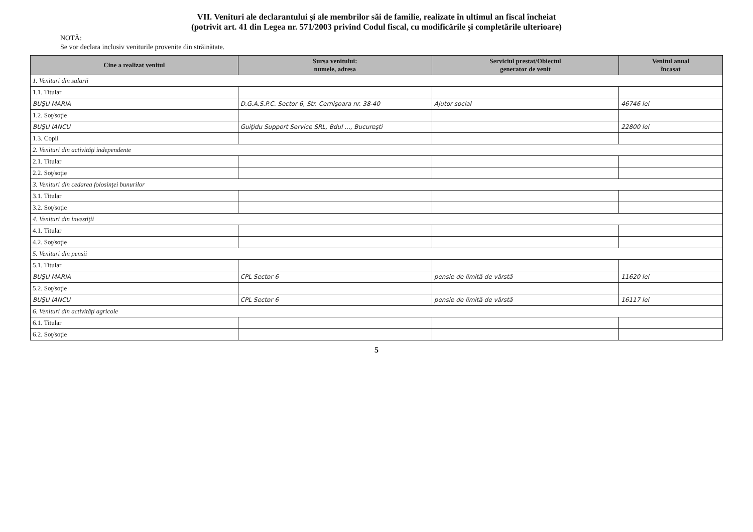VII. Venituri ale declarantului şi ale membrilor săi de familie, realizate în ultimul an fiscal încheiat
(potrivit art. 41 din Legea nr. 571/2003 privind Codul fiscal, cu modificările şi completările ulterioare)
NOTĂ:
Se vor declara inclusiv veniturile provenite din străinătate.
| Cine a realizat venitul | Sursa venitului: numele, adresa | Serviciul prestat/Obiectul generator de venit | Venitul anual încasat |
| --- | --- | --- | --- |
| 1. Venituri din salarii | | | |
| 1.1. Titular | | | |
| BUŞU MARIA | D.G.A.S.P.C. Sector 6, Str. Cernişoara nr. 38-40 | Ajutor social | 46746 lei |
| 1.2. Soţ/soţie | | | |
| BUŞU IANCU | Guiţidu Support Service SRL, Bdul ..., Bucureşti | | 22800 lei |
| 1.3. Copii | | | |
| 2. Venituri din activităţi independente | | | |
| 2.1. Titular | | | |
| 2.2. Soţ/soţie | | | |
| 3. Venituri din cedarea folosinţei bunurilor | | | |
| 3.1. Titular | | | |
| 3.2. Soţ/soţie | | | |
| 4. Venituri din investiţii | | | |
| 4.1. Titular | | | |
| 4.2. Soţ/soţie | | | |
| 5. Venituri din pensii | | | |
| 5.1. Titular | | | |
| BUŞU MARIA | CPL Sector 6 | pensie de limită de vârstă | 11620 lei |
| 5.2. Soţ/soţie | | | |
| BUŞU IANCU | CPL Sector 6 | pensie de limită de vârstă | 16117 lei |
| 6. Venituri din activităţi agricole | | | |
| 6.1. Titular | | | |
| 6.2. Soţ/soţie | | | |
5